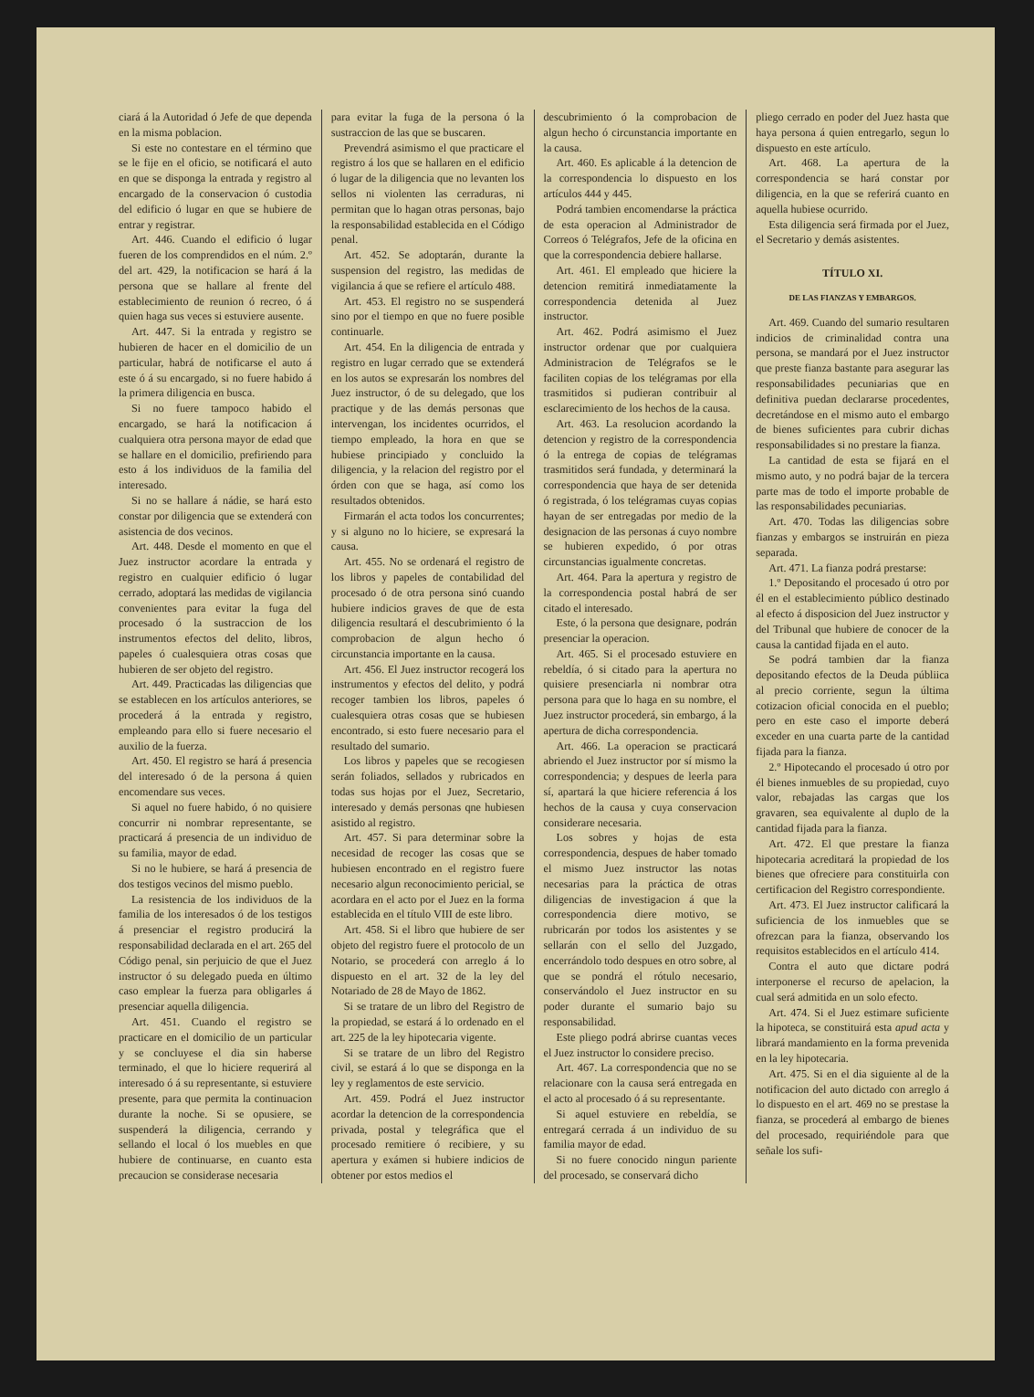ciará á la Autoridad ó Jefe de que dependa en la misma poblacion.
Si este no contestare en el término que se le fije en el oficio, se notificará el auto en que se disponga la entrada y registro al encargado de la conservacion ó custodia del edificio ó lugar en que se hubiere de entrar y registrar.
Art. 446. Cuando el edificio ó lugar fueren de los comprendidos en el núm. 2.º del art. 429, la notificacion se hará á la persona que se hallare al frente del establecimiento de reunion ó recreo, ó á quien haga sus veces si estuviere ausente.
Art. 447. Si la entrada y registro se hubieren de hacer en el domicilio de un particular, habrá de notificarse el auto á este ó á su encargado, si no fuere habido á la primera diligencia en busca.
Si no fuere tampoco habido el encargado, se hará la notificacion á cualquiera otra persona mayor de edad que se hallare en el domicilio, prefiriendo para esto á los individuos de la familia del interesado.
Si no se hallare á nádie, se hará esto constar por diligencia que se extenderá con asistencia de dos vecinos.
Art. 448. Desde el momento en que el Juez instructor acordare la entrada y registro en cualquier edificio ó lugar cerrado, adoptará las medidas de vigilancia convenientes para evitar la fuga del procesado ó la sustraccion de los instrumentos efectos del delito, libros, papeles ó cualesquiera otras cosas que hubieren de ser objeto del registro.
Art. 449. Practicadas las diligencias que se establecen en los artículos anteriores, se procederá á la entrada y registro, empleando para ello si fuere necesario el auxilio de la fuerza.
Art. 450. El registro se hará á presencia del interesado ó de la persona á quien encomendare sus veces.
Si aquel no fuere habido, ó no quisiere concurrir ni nombrar representante, se practicará á presencia de un individuo de su familia, mayor de edad.
Si no le hubiere, se hará á presencia de dos testigos vecinos del mismo pueblo.
La resistencia de los individuos de la familia de los interesados ó de los testigos á presenciar el registro producirá la responsabilidad declarada en el art. 265 del Código penal, sin perjuicio de que el Juez instructor ó su delegado pueda en último caso emplear la fuerza para obligarles á presenciar aquella diligencia.
Art. 451. Cuando el registro se practicare en el domicilio de un particular y se concluyese el dia sin haberse terminado, el que lo hiciere requerirá al interesado ó á su representante, si estuviere presente, para que permita la continuacion durante la noche. Si se opusiere, se suspenderá la diligencia, cerrando y sellando el local ó los muebles en que hubiere de continuarse, en cuanto esta precaucion se considerase necesaria
para evitar la fuga de la persona ó la sustraccion de las que se buscaren.
Prevendrá asimismo el que practicare el registro á los que se hallaren en el edificio ó lugar de la diligencia que no levanten los sellos ni violenten las cerraduras, ni permitan que lo hagan otras personas, bajo la responsabilidad establecida en el Código penal.
Art. 452. Se adoptarán, durante la suspension del registro, las medidas de vigilancia á que se refiere el artículo 488.
Art. 453. El registro no se suspenderá sino por el tiempo en que no fuere posible continuarle.
Art. 454. En la diligencia de entrada y registro en lugar cerrado que se extenderá en los autos se expresarán los nombres del Juez instructor, ó de su delegado, que los practique y de las demás personas que intervengan, los incidentes ocurridos, el tiempo empleado, la hora en que se hubiese principiado y concluido la diligencia, y la relacion del registro por el órden con que se haga, así como los resultados obtenidos.
Firmarán el acta todos los concurrentes; y si alguno no lo hiciere, se expresará la causa.
Art. 455. No se ordenará el registro de los libros y papeles de contabilidad del procesado ó de otra persona sinó cuando hubiere indicios graves de que de esta diligencia resultará el descubrimiento ó la comprobacion de algun hecho ó circunstancia importante en la causa.
Art. 456. El Juez instructor recogerá los instrumentos y efectos del delito, y podrá recoger tambien los libros, papeles ó cualesquiera otras cosas que se hubiesen encontrado, si esto fuere necesario para el resultado del sumario.
Los libros y papeles que se recogiesen serán foliados, sellados y rubricados en todas sus hojas por el Juez, Secretario, interesado y demás personas qne hubiesen asistido al registro.
Art. 457. Si para determinar sobre la necesidad de recoger las cosas que se hubiesen encontrado en el registro fuere necesario algun reconocimiento pericial, se acordara en el acto por el Juez en la forma establecida en el título VIII de este libro.
Art. 458. Si el libro que hubiere de ser objeto del registro fuere el protocolo de un Notario, se procederá con arreglo á lo dispuesto en el art. 32 de la ley del Notariado de 28 de Mayo de 1862.
Si se tratare de un libro del Registro de la propiedad, se estará á lo ordenado en el art. 225 de la ley hipotecaria vigente.
Si se tratare de un libro del Registro civil, se estará á lo que se disponga en la ley y reglamentos de este servicio.
Art. 459. Podrá el Juez instructor acordar la detencion de la correspondencia privada, postal y telegráfica que el procesado remitiere ó recibiere, y su apertura y exámen si hubiere indicios de obtener por estos medios el
descubrimiento ó la comprobacion de algun hecho ó circunstancia importante en la causa.
Art. 460. Es aplicable á la detencion de la correspondencia lo dispuesto en los artículos 444 y 445.
Podrá tambien encomendarse la práctica de esta operacion al Administrador de Correos ó Telégrafos, Jefe de la oficina en que la correspondencia debiere hallarse.
Art. 461. El empleado que hiciere la detencion remitirá inmediatamente la correspondencia detenida al Juez instructor.
Art. 462. Podrá asimismo el Juez instructor ordenar que por cualquiera Administracion de Telégrafos se le faciliten copias de los telégramas por ella trasmitidos si pudieran contribuir al esclarecimiento de los hechos de la causa.
Art. 463. La resolucion acordando la detencion y registro de la correspondencia ó la entrega de copias de telégramas trasmitidos será fundada, y determinará la correspondencia que haya de ser detenida ó registrada, ó los telégramas cuyas copias hayan de ser entregadas por medio de la designacion de las personas á cuyo nombre se hubieren expedido, ó por otras circunstancias igualmente concretas.
Art. 464. Para la apertura y registro de la correspondencia postal habrá de ser citado el interesado.
Este, ó la persona que designare, podrán presenciar la operacion.
Art. 465. Si el procesado estuviere en rebeldía, ó si citado para la apertura no quisiere presenciarla ni nombrar otra persona para que lo haga en su nombre, el Juez instructor procederá, sin embargo, á la apertura de dicha correspondencia.
Art. 466. La operacion se practicará abriendo el Juez instructor por sí mismo la correspondencia; y despues de leerla para sí, apartará la que hiciere referencia á los hechos de la causa y cuya conservacion considerare necesaria.
Los sobres y hojas de esta correspondencia, despues de haber tomado el mismo Juez instructor las notas necesarias para la práctica de otras diligencias de investigacion á que la correspondencia diere motivo, se rubricarán por todos los asistentes y se sellarán con el sello del Juzgado, encerrándolo todo despues en otro sobre, al que se pondrá el rótulo necesario, conservándolo el Juez instructor en su poder durante el sumario bajo su responsabilidad.
Este pliego podrá abrirse cuantas veces el Juez instructor lo considere preciso.
Art. 467. La correspondencia que no se relacionare con la causa será entregada en el acto al procesado ó á su representante.
Si aquel estuviere en rebeldía, se entregará cerrada á un individuo de su familia mayor de edad.
Si no fuere conocido ningun pariente del procesado, se conservará dicho
pliego cerrado en poder del Juez hasta que haya persona á quien entregarlo, segun lo dispuesto en este artículo.
Art. 468. La apertura de la correspondencia se hará constar por diligencia, en la que se referirá cuanto en aquella hubiese ocurrido.
Esta diligencia será firmada por el Juez, el Secretario y demás asistentes.
TÍTULO XI.
DE LAS FIANZAS Y EMBARGOS.
Art. 469. Cuando del sumario resultaren indicios de criminalidad contra una persona, se mandará por el Juez instructor que preste fianza bastante para asegurar las responsabilidades pecuniarias que en definitiva puedan declararse procedentes, decretándose en el mismo auto el embargo de bienes suficientes para cubrir dichas responsabilidades si no prestare la fianza.
La cantidad de esta se fijará en el mismo auto, y no podrá bajar de la tercera parte mas de todo el importe probable de las responsabilidades pecuniarias.
Art. 470. Todas las diligencias sobre fianzas y embargos se instruirán en pieza separada.
Art. 471. La fianza podrá prestarse:
1.º Depositando el procesado ú otro por él en el establecimiento público destinado al efecto á disposicion del Juez instructor y del Tribunal que hubiere de conocer de la causa la cantidad fijada en el auto.
Se podrá tambien dar la fianza depositando efectos de la Deuda públiica al precio corriente, segun la última cotizacion oficial conocida en el pueblo; pero en este caso el importe deberá exceder en una cuarta parte de la cantidad fijada para la fianza.
2.º Hipotecando el procesado ú otro por él bienes inmuebles de su propiedad, cuyo valor, rebajadas las cargas que los gravaren, sea equivalente al duplo de la cantidad fijada para la fianza.
Art. 472. El que prestare la fianza hipotecaria acreditará la propiedad de los bienes que ofreciere para constituirla con certificacion del Registro correspondiente.
Art. 473. El Juez instructor calificará la suficiencia de los inmuebles que se ofrezcan para la fianza, observando los requisitos establecidos en el artículo 414.
Contra el auto que dictare podrá interponerse el recurso de apelacion, la cual será admitida en un solo efecto.
Art. 474. Si el Juez estimare suficiente la hipoteca, se constituirá esta apud acta y librará mandamiento en la forma prevenida en la ley hipotecaria.
Art. 475. Si en el dia siguiente al de la notificacion del auto dictado con arreglo á lo dispuesto en el art. 469 no se prestase la fianza, se procederá al embargo de bienes del procesado, requiriéndole para que señale los sufi-